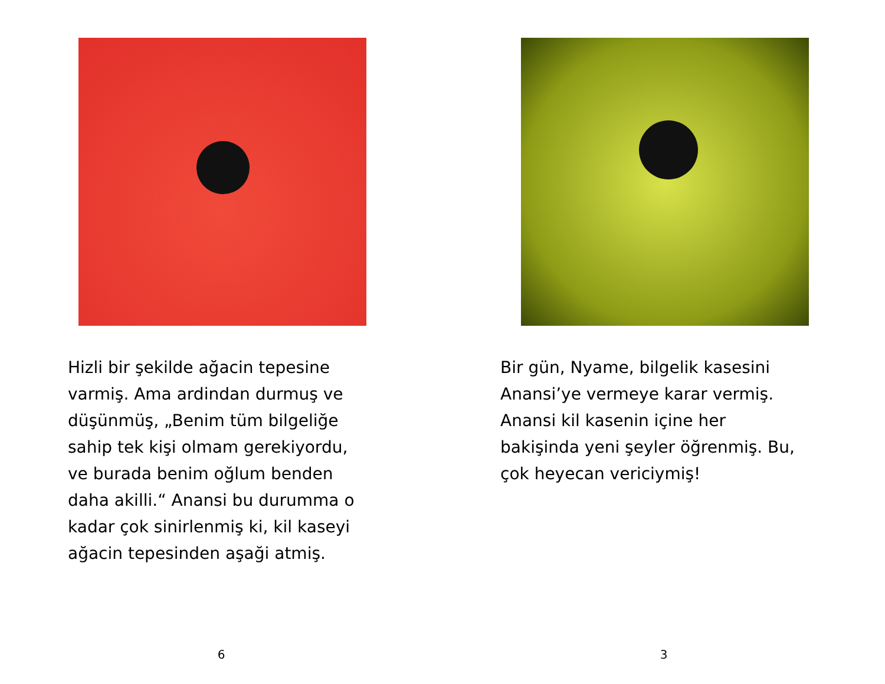Hizli bir şekilde ağacin tepesine
varmiş. Ama ardindan durmuş ve
düşünmüş, „Benim tüm bilgeliğe
sahip tek kişi olmam gerekiyordu,
ve burada benim oğlum benden
daha akilli.“ Anansi bu durumma o
kadar çok sinirlenmiş ki, kil kaseyi
ağacin tepesinden aşaği atmiş.
6
Bir gün, Nyame, bilgelik kasesini
Anansi’ye vermeye karar vermiş.
Anansi kil kasenin içine her
bakişinda yeni şeyler öğrenmiş. Bu,
çok heyecan vericiymiş!
3